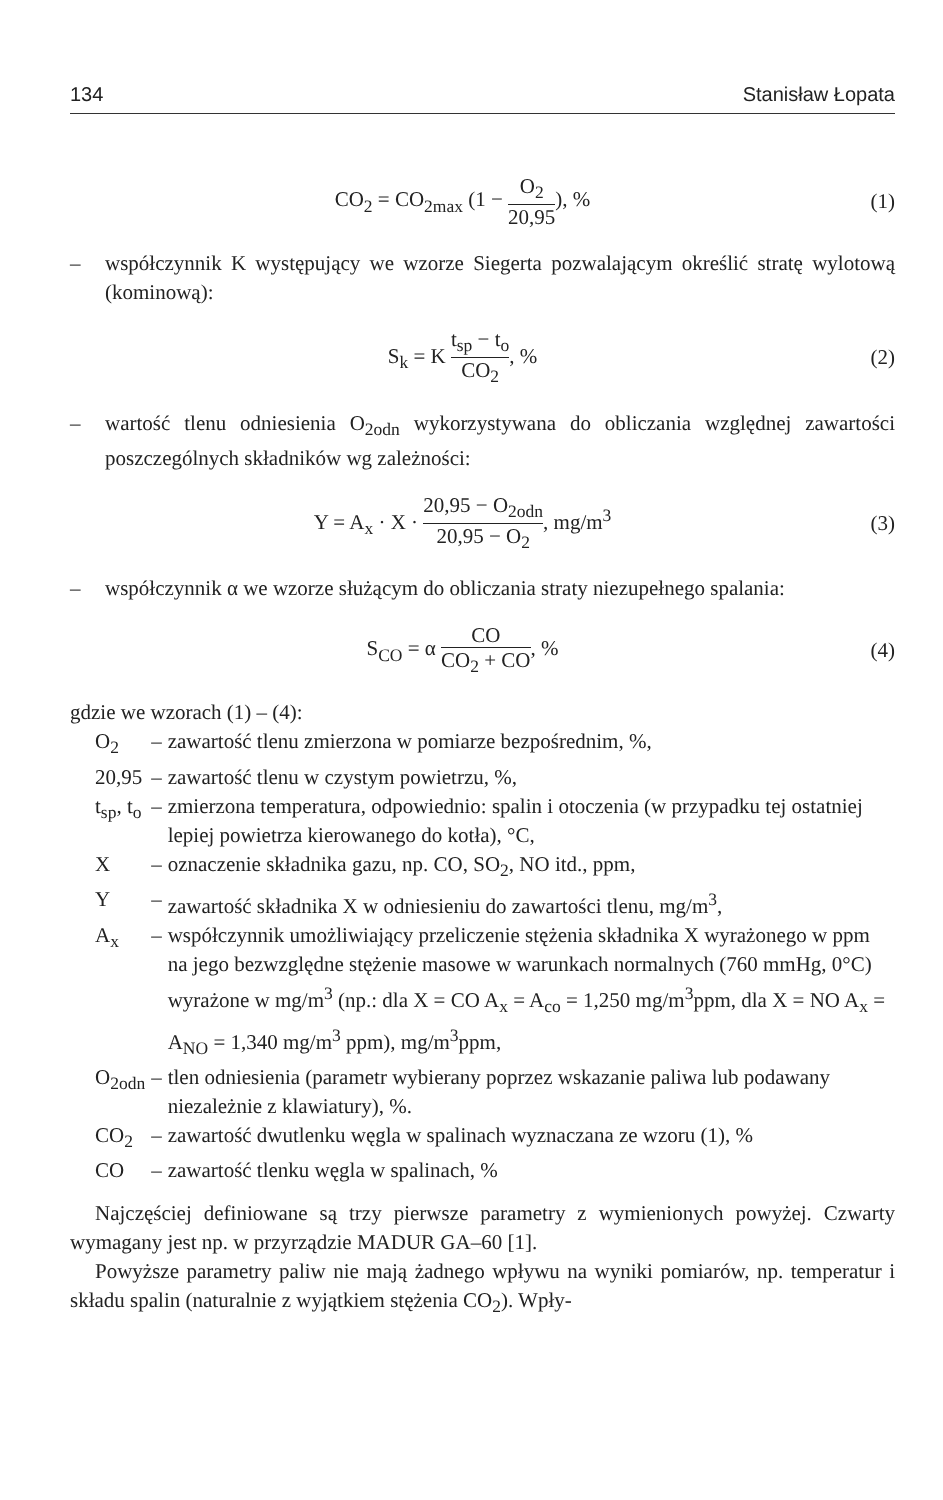134 Stanisław Łopata
CO<sub>2</sub> = CO<sub>2max</sub> (1 − O<sub>2</sub> 20,95), % (1)
– współczynnik K występujący we wzorze Siegerta pozwalającym określić stratę wylotową (kominową):
S<sub>k</sub> = K t<sub>sp</sub> − t<sub>o</sub> CO<sub>2</sub>, % (2)
– wartość tlenu odniesienia O<sub>2odn</sub> wykorzystywana do obliczania względnej zawartości poszczególnych składników wg zależności:
Y = A<sub>x</sub> · X · 20,95 − O<sub>2odn</sub> 20,95 − O<sub>2</sub>, mg/m<sup>3</sup>
(3)
– współczynnik α we wzorze służącym do obliczania straty niezupełnego spalania:
S<sub>CO</sub> = α CO CO<sub>2</sub> + CO, % (4)
gdzie we wzorach (1) – (4):
| O<sub>2</sub> | – | zawartość tlenu zmierzona w pomiarze bezpośrednim, %, |
| 20,95 | – | zawartość tlenu w czystym powietrzu, %, |
| t<sub>sp</sub>, t<sub>o</sub> | – | zmierzona temperatura, odpowiednio: spalin i otoczenia (w przypadku tej ostatniej lepiej powietrza kierowanego do kotła), °C, |
| X | – | oznaczenie składnika gazu, np. CO, SO<sub>2</sub>, NO itd., ppm, |
| Y | – | zawartość składnika X w odniesieniu do zawartości tlenu, mg/m<sup>3</sup>, |
| A<sub>x</sub> | – | współczynnik umożliwiający przeliczenie stężenia składnika X wyrażonego w ppm na jego bezwzględne stężenie masowe w warunkach normalnych (760 mmHg, 0°C) wyrażone w mg/m<sup>3</sup> (np.: dla X = CO A<sub>x</sub> = A<sub>co</sub> = 1,250 mg/m<sup>3</sup>ppm, dla X = NO A<sub>x</sub> = A<sub>NO</sub> = 1,340 mg/m<sup>3</sup> ppm), mg/m<sup>3</sup>ppm, |
| O<sub>2odn</sub> | – | tlen odniesienia (parametr wybierany poprzez wskazanie paliwa lub podawany niezależnie z klawiatury), %. |
| CO<sub>2</sub> | – | zawartość dwutlenku węgla w spalinach wyznaczana ze wzoru (1), % |
| CO | – | zawartość tlenku węgla w spalinach, % |
Najczęściej definiowane są trzy pierwsze parametry z wymienionych powyżej. Czwarty wymagany jest np. w przyrządzie MADUR GA–60 [1].
Powyższe parametry paliw nie mają żadnego wpływu na wyniki pomiarów, np. temperatur i składu spalin (naturalnie z wyjątkiem stężenia CO<sub>2</sub>). Wpły-